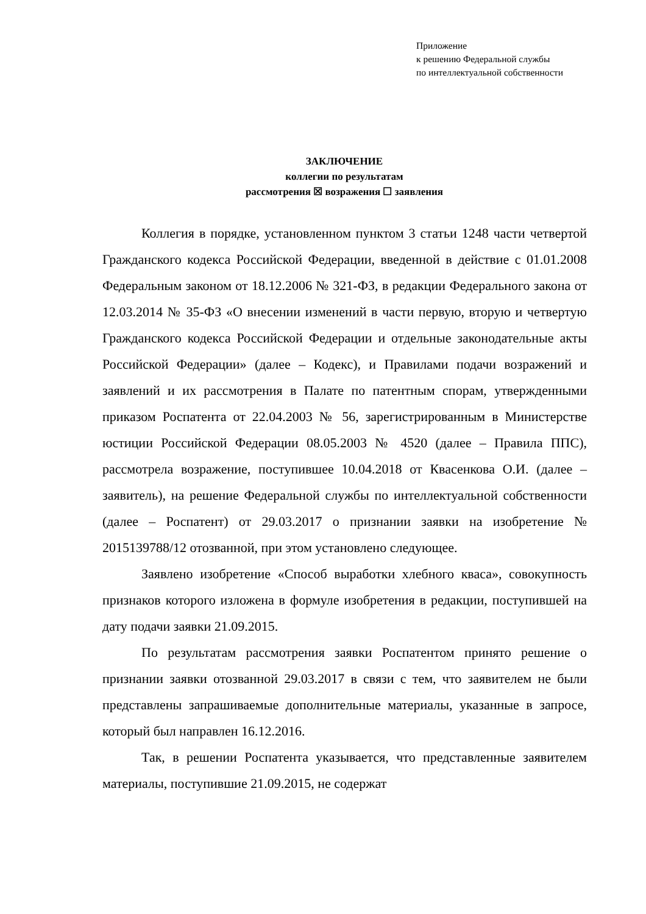Приложение
к решению Федеральной службы
по интеллектуальной собственности
ЗАКЛЮЧЕНИЕ
коллегии по результатам
рассмотрения ☒ возражения ☐ заявления
Коллегия в порядке, установленном пунктом 3 статьи 1248 части четвертой Гражданского кодекса Российской Федерации, введенной в действие с 01.01.2008 Федеральным законом от 18.12.2006 № 321-ФЗ, в редакции Федерального закона от 12.03.2014 № 35-ФЗ «О внесении изменений в части первую, вторую и четвертую Гражданского кодекса Российской Федерации и отдельные законодательные акты Российской Федерации» (далее – Кодекс), и Правилами подачи возражений и заявлений и их рассмотрения в Палате по патентным спорам, утвержденными приказом Роспатента от 22.04.2003 № 56, зарегистрированным в Министерстве юстиции Российской Федерации 08.05.2003 № 4520 (далее – Правила ППС), рассмотрела возражение, поступившее 10.04.2018 от Квасенкова О.И. (далее – заявитель), на решение Федеральной службы по интеллектуальной собственности (далее – Роспатент) от 29.03.2017 о признании заявки на изобретение № 2015139788/12 отозванной, при этом установлено следующее.
Заявлено изобретение «Способ выработки хлебного кваса», совокупность признаков которого изложена в формуле изобретения в редакции, поступившей на дату подачи заявки 21.09.2015.
По результатам рассмотрения заявки Роспатентом принято решение о признании заявки отозванной 29.03.2017 в связи с тем, что заявителем не были представлены запрашиваемые дополнительные материалы, указанные в запросе, который был направлен 16.12.2016.
Так, в решении Роспатента указывается, что представленные заявителем материалы, поступившие 21.09.2015, не содержат